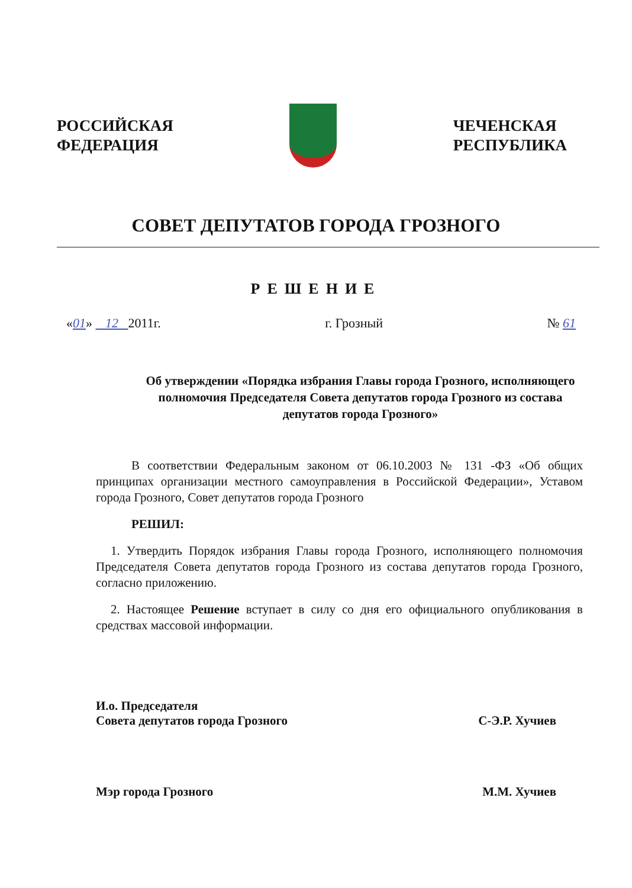РОССИЙСКАЯ
ФЕДЕРАЦИЯ
ЧЕЧЕНСКАЯ
РЕСПУБЛИКА
СОВЕТ ДЕПУТАТОВ ГОРОДА ГРОЗНОГО
РЕШЕНИЕ
«01» 12 2011г. г. Грозный № 61
Об утверждении «Порядка избрания Главы города Грозного, исполняющего полномочия Председателя Совета депутатов города Грозного из состава депутатов города Грозного»
В соответствии Федеральным законом от 06.10.2003 № 131 -ФЗ «Об общих принципах организации местного самоуправления в Российской Федерации», Уставом города Грозного, Совет депутатов города Грозного
РЕШИЛ:
1. Утвердить Порядок избрания Главы города Грозного, исполняющего полномочия Председателя Совета депутатов города Грозного из состава депутатов города Грозного, согласно приложению.
2. Настоящее Решение вступает в силу со дня его официального опубликования в средствах массовой информации.
И.о. Председателя
Совета депутатов города Грозного С-Э.Р. Хучиев
Мэр города Грозного М.М. Хучиев